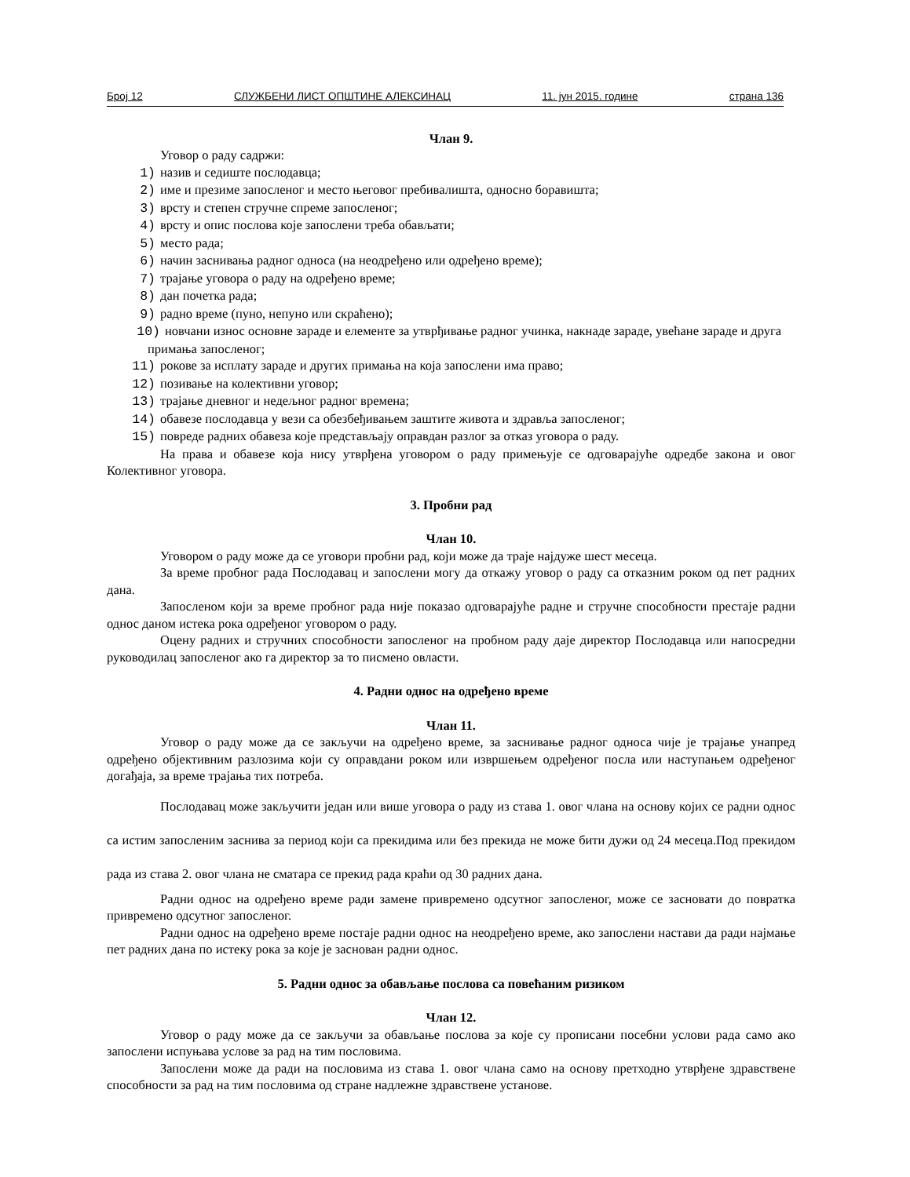Број 12 СЛУЖБЕНИ ЛИСТ ОПШТИНЕ АЛЕКСИНАЦ 11. јун 2015. године страна 136
Члан 9.
Уговор о раду садржи:
1) назив и седиште послодавца;
2) име и презиме запосленог и место његовог пребивалишта, односно боравишта;
3) врсту и степен стручне спреме запосленог;
4) врсту и опис послова које запослени треба обављати;
5) место рада;
6) начин заснивања радног односа (на неодређено или одређено време);
7) трајање уговора о раду на одређено време;
8) дан почетка рада;
9) радно време (пуно, непуно или скраћено);
10) новчани износ основне зараде и елементе за утврђивање радног учинка, накнаде зараде, увећане зараде и друга примања запосленог;
11) рокове за исплату зараде и других примања на која запослени има право;
12) позивање на колективни уговор;
13) трајање дневног и недељног радног времена;
14) обавезе послодавца у вези са обезбеђивањем заштите живота и здравља запосленог;
15) повреде радних обавеза које представљају оправдан разлог за отказ уговора о раду.
На права и обавезе која нису утврђена уговором о раду примењује се одговарајуће одредбе закона и овог Колективног уговора.
3. Пробни рад
Члан 10.
Уговором о раду може да се уговори пробни рад, који може да траје најдуже шест месеца.
За време пробног рада Послодавац и запослени могу да откажу уговор о раду са отказним роком од пет радних дана.
Запосленом који за време пробног рада није показао одговарајуће радне и стручне способности престаје радни однос даном истека рока одређеног уговором о раду.
Оцену радних и стручних способности запосленог на пробном раду даје директор Послодавца или напосредни руководилац запосленог ако га директор за то писмено овласти.
4. Радни однос на одређено време
Члан 11.
Уговор о раду може да се закључи на одређено време, за заснивање радног односа чије је трајање унапред одређено објективним разлозима који су оправдани роком или извршењем одређеног посла или наступањем одређеног догађаја, за време трајања тих потреба.
Послодавац може закључити један или више уговора о раду из става 1. овог члана на основу којих се радни однос са истим запосленим заснива за период који са прекидима или без прекида не може бити дужи од 24 месеца.Под прекидом рада из става 2. овог члана не сматара се прекид рада краћи од 30 радних дана.
Радни однос на одређено време ради замене привремено одсутног запосленог, може се засновати до повратка привремено одсутног запосленог.
Радни однос на одређено време постаје радни однос на неодређено време, ако запослени настави да ради најмање пет радних дана по истеку рока за које је заснован радни однос.
5. Радни однос за обављање послова са повећаним ризиком
Члан 12.
Уговор о раду може да се закључи за обављање послова за које су прописани посебни услови рада само ако запослени испуњава услове за рад на тим пословима.
Запослени може да ради на пословима из става 1. овог члана само на основу претходно утврђене здравствене способности за рад на тим пословима од стране надлежне здравствене установе.